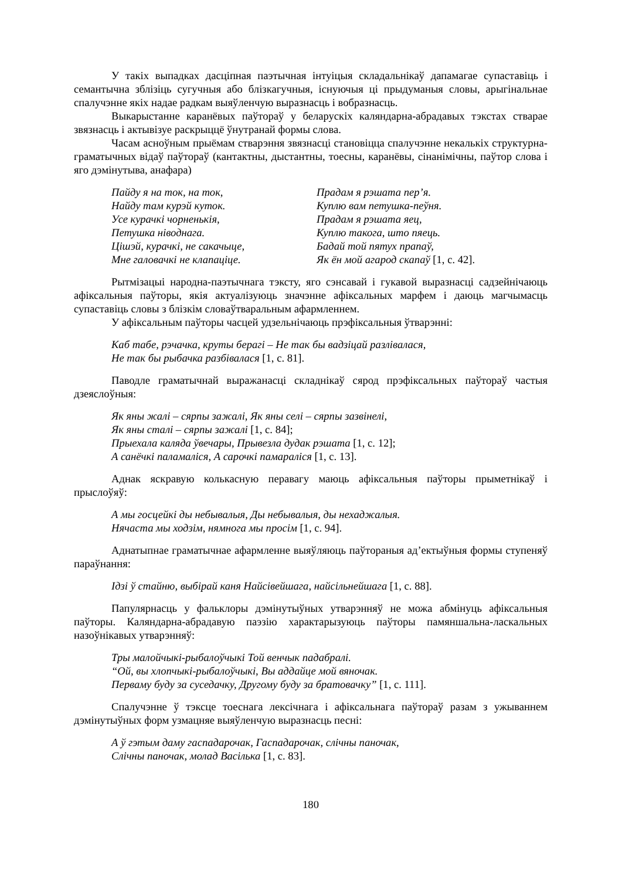У такіх выпадках дасціпная паэтычная інтуіцыя складальнікаў дапамагае супаставіць і семантычна зблізіць сугучныя або блізкагучныя, існуючыя ці прыдуманыя словы, арыгінальнае спалучэнне якіх надае радкам выяўленчую выразнасць і вобразнасць.
Выкарыстанне каранёвых паўтораў у беларускіх каляндарна-абрадавых тэкстах ствараe звязнасць і актывізуе раскрыццё ўнутранай формы слова.
Часам асноўным прыёмам стварэння звязнасці становіцца спалучэнне некалькіх структурна-граматычных відаў паўтораў (кантактны, дыстантны, тоесны, каранёвы, сінанімічны, паўтор слова і яго дэмінутыва, анафара)
Пайду я на ток, на ток,
Найду там курэй куток.
Усе курачкі чорненькія,
Петушка ніводнага.
Цішэй, курачкі, не сакачыце,
Мне галовачкі не клапаціце.
Прадам я рэшата пер’я.
Куплю вам петушка-пеўня.
Прадам я рэшата яец,
Куплю такога, што пяець.
Бадай той пятух прапаў,
Як ён мой агарод скапаў [1, с. 42].
Рытмізацыі народна-паэтычнага тэксту, яго сэнсавай і гукавой выразнасці садзейнічаюць афіксальныя паўторы, якія актуалізуюць значэнне афіксальных марфем і даюць магчымасць супаставіць словы з блізкім словаўтваральным афармленнем.
У афіксальным паўторы часцей удзельнічаюць прэфіксальныя ўтварэнні:
Каб табе, рэчачка, круты берагі – Не так бы вадзіцай разлівалася,
Не так бы рыбачка разбівалася [1, с. 81].
Паводле граматычнай выражанасці складнікаў сярод прэфіксальных паўтораў частыя дзеяслоўныя:
Як яны жалі – сярпы зажалі, Як яны селі – сярпы зазвінелі,
Як яны сталі – сярпы зажалі [1, с. 84];
Прыехала каляда ўвечары, Прывезла дудак рэшата [1, с. 12];
А санёчкі паламаліся, А сарочкі памараліся [1, с. 13].
Аднак яскравую колькасную перавагу маюць афіксальныя паўторы прыметнікаў і прыслоўяў:
А мы госцейкі ды небывалыя, Ды небывалыя, ды нехаджалыя.
Нячаста мы ходзім, нямнога мы просім [1, с. 94].
Аднатыпнае граматычнае афармленне выяўляюць паўтораныя ад’ектыўныя формы ступеняў параўнання:
Ідзі ў стайню, выбірай каня Найсівейшага, найсільнейшага [1, с. 88].
Папулярнасць у фальклоры дэмінутыўных утварэнняў не можа абмінуць афіксальныя паўторы. Каляндарна-абрадавую паэзію характарызуюць паўторы памяншальна-ласкальных назоўнікавых утварэнняў:
Тры малойчыкі-рыбалоўчыкі Той венчык падабралі.
“Ой, вы хлопчыкі-рыбалоўчыкі, Вы аддайце мой вяночак.
Перваму буду за суседачку, Другому буду за братовачку” [1, с. 111].
Спалучэнне ў тэксце тоеснага лексічнага і афіксальнага паўтораў разам з ужываннем дэмінутыўных форм узмацняе выяўленчую выразнасць песні:
А ў гэтым даму гаспадарочак, Гаспадарочак, слічны паночак,
Слічны паночак, молад Васілька [1, с. 83].
180